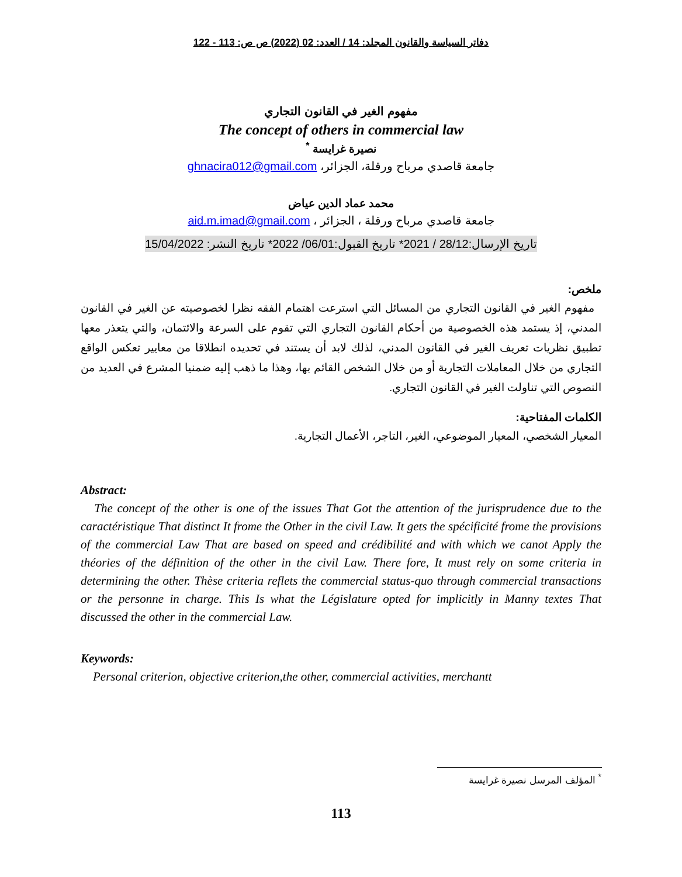دفاتر السياسة والقانون المجلد: 14 / العدد: 02 (2022) ص ص: 113 - 122
مفهوم الغير في القانون التجاري
The concept of others in commercial law
نصيرة غرايسة <sup>*</sup>
جامعة قاصدي مرباح ورقلة، الجزائر، ghnacira012@gmail.com
محمد عماد الدين عياض
جامعة قاصدي مرباح ورقلة ، الجزائر ، aid.m.imad@gmail.com
تاريخ الإرسال:28/12 / 2021* تاريخ القبول:06/01/ 2022* تاريخ النشر: 15/04/2022
ملخص:
مفهوم الغير في القانون التجاري من المسائل التي استرعت اهتمام الفقه نظرا لخصوصيته عن الغير في القانون المدني، إذ يستمد هذه الخصوصية من أحكام القانون التجاري التي تقوم على السرعة والائتمان، والتي يتعذر معها تطبيق نظريات تعريف الغير في القانون المدني، لذلك لابد أن يستند في تحديده انطلاقا من معايير تعكس الواقع التجاري من خلال المعاملات التجارية أو من خلال الشخص القائم بها، وهذا ما ذهب إليه ضمنيا المشرع في العديد من النصوص التي تناولت الغير في القانون التجاري.
الكلمات المفتاحية:
المعيار الشخصي، المعيار الموضوعي، الغير، التاجر، الأعمال التجارية.
Abstract:
The concept of the other is one of the issues That Got the attention of the jurisprudence due to the caractéristique That distinct It frome the Other in the civil Law. It gets the spécificité frome the provisions of the commercial Law That are based on speed and crédibilité and with which we canot Apply the théories of the définition of the other in the civil Law. There fore, It must rely on some criteria in determining the other. Thèse criteria reflets the commercial status-quo through commercial transactions or the personne in charge. This Is what the Législature opted for implicitly in Manny textes That discussed the other in the commercial Law.
Keywords:
Personal criterion, objective criterion,the other, commercial activities, merchantt
<sup>*</sup> المؤلف المرسل نصيرة غرايسة
113